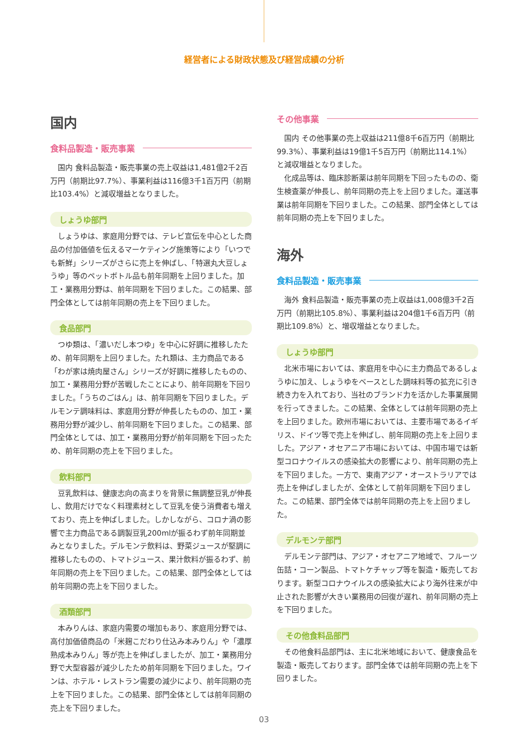経営者による財政状態及び経営成績の分析
国内
食料品製造・販売事業
国内 食料品製造・販売事業の売上収益は1,481億2千2百万円（前期比97.7%）、事業利益は116億3千1百万円（前期比103.4%）と減収増益となりました。
しょうゆ部門
しょうゆは、家庭用分野では、テレビ宣伝を中心とした商品の付加価値を伝えるマーケティング施策等により「いつでも新鮮」シリーズがさらに売上を伸ばし、「特選丸大豆しょうゆ」等のペットボトル品も前年同期を上回りました。加工・業務用分野は、前年同期を下回りました。この結果、部門全体としては前年同期の売上を下回りました。
食品部門
つゆ類は、「濃いだし本つゆ」を中心に好調に推移したため、前年同期を上回りました。たれ類は、主力商品である「わが家は焼肉屋さん」シリーズが好調に推移したものの、加工・業務用分野が苦戦したことにより、前年同期を下回りました。「うちのごはん」は、前年同期を下回りました。デルモンテ調味料は、家庭用分野が伸長したものの、加工・業務用分野が減少し、前年同期を下回りました。この結果、部門全体としては、加工・業務用分野が前年同期を下回ったため、前年同期の売上を下回りました。
飲料部門
豆乳飲料は、健康志向の高まりを背景に無調整豆乳が伸長し、飲用だけでなく料理素材として豆乳を使う消費者も増えており、売上を伸ばしました。しかしながら、コロナ渦の影響で主力商品である調製豆乳200mlが振るわず前年同期並みとなりました。デルモンテ飲料は、野菜ジュースが堅調に推移したものの、トマトジュース、果汁飲料が振るわず、前年同期の売上を下回りました。この結果、部門全体としては前年同期の売上を下回りました。
酒類部門
本みりんは、家庭内需要の増加もあり、家庭用分野では、高付加価値商品の「米麹こだわり仕込み本みりん」や「濃厚熟成本みりん」等が売上を伸ばしましたが、加工・業務用分野で大型容器が減少したため前年同期を下回りました。ワインは、ホテル・レストラン需要の減少により、前年同期の売上を下回りました。この結果、部門全体としては前年同期の売上を下回りました。
その他事業
国内 その他事業の売上収益は211億8千6百万円（前期比99.3%）、事業利益は19億1千5百万円（前期比114.1%）と減収増益となりました。
化成品等は、臨床診断薬は前年同期を下回ったものの、衛生検査薬が伸長し、前年同期の売上を上回りました。運送事業は前年同期を下回りました。この結果、部門全体としては前年同期の売上を下回りました。
海外
食料品製造・販売事業
海外 食料品製造・販売事業の売上収益は1,008億3千2百万円（前期比105.8%）、事業利益は204億1千6百万円（前期比109.8%）と、増収増益となりました。
しょうゆ部門
北米市場においては、家庭用を中心に主力商品であるしょうゆに加え、しょうゆをベースとした調味料等の拡充に引き続き力を入れており、当社のブランド力を活かした事業展開を行ってきました。この結果、全体としては前年同期の売上を上回りました。欧州市場においては、主要市場であるイギリス、ドイツ等で売上を伸ばし、前年同期の売上を上回りました。アジア・オセアニア市場においては、中国市場では新型コロナウイルスの感染拡大の影響により、前年同期の売上を下回りました。一方で、東南アジア・オーストラリアでは売上を伸ばしましたが、全体として前年同期を下回りました。この結果、部門全体では前年同期の売上を上回りました。
デルモンテ部門
デルモンテ部門は、アジア・オセアニア地域で、フルーツ缶詰・コーン製品、トマトケチャップ等を製造・販売しております。新型コロナウイルスの感染拡大により海外往来が中止された影響が大きい業務用の回復が遅れ、前年同期の売上を下回りました。
その他食料品部門
その他食料品部門は、主に北米地域において、健康食品を製造・販売しております。部門全体では前年同期の売上を下回りました。
03